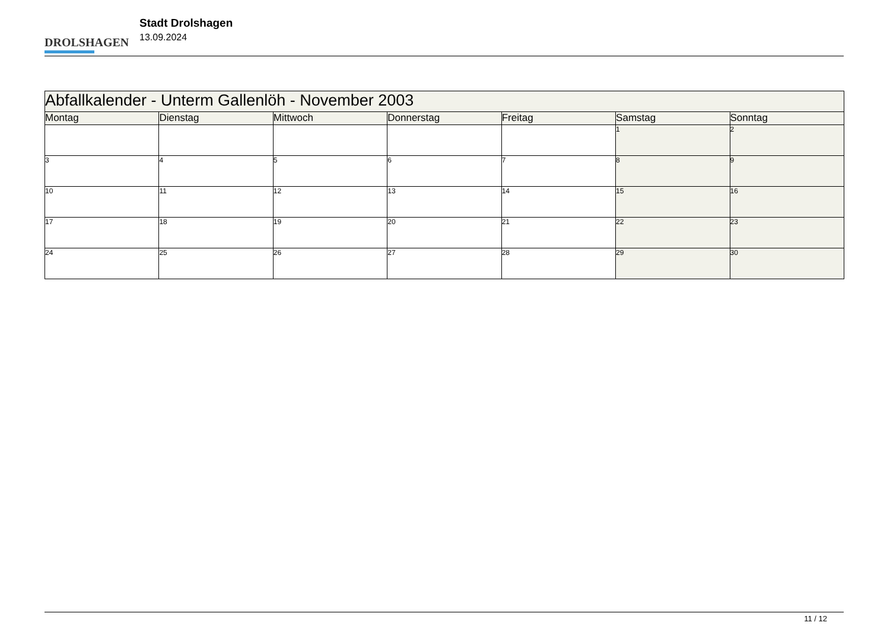DROLSHAGEN
Stadt Drolshagen
13.09.2024
| Abfallkalender - Unterm Gallenlöh - November 2003 | | | | | | |
| Montag | Dienstag | Mittwoch | Donnerstag | Freitag | Samstag | Sonntag |
| | | | | | 1 | 2 |
| 3 | 4 | 5 | 6 | 7 | 8 | 9 |
| 10 | 11 | 12 | 13 | 14 | 15 | 16 |
| 17 | 18 | 19 | 20 | 21 | 22 | 23 |
| 24 | 25 | 26 | 27 | 28 | 29 | 30 |
11 / 12